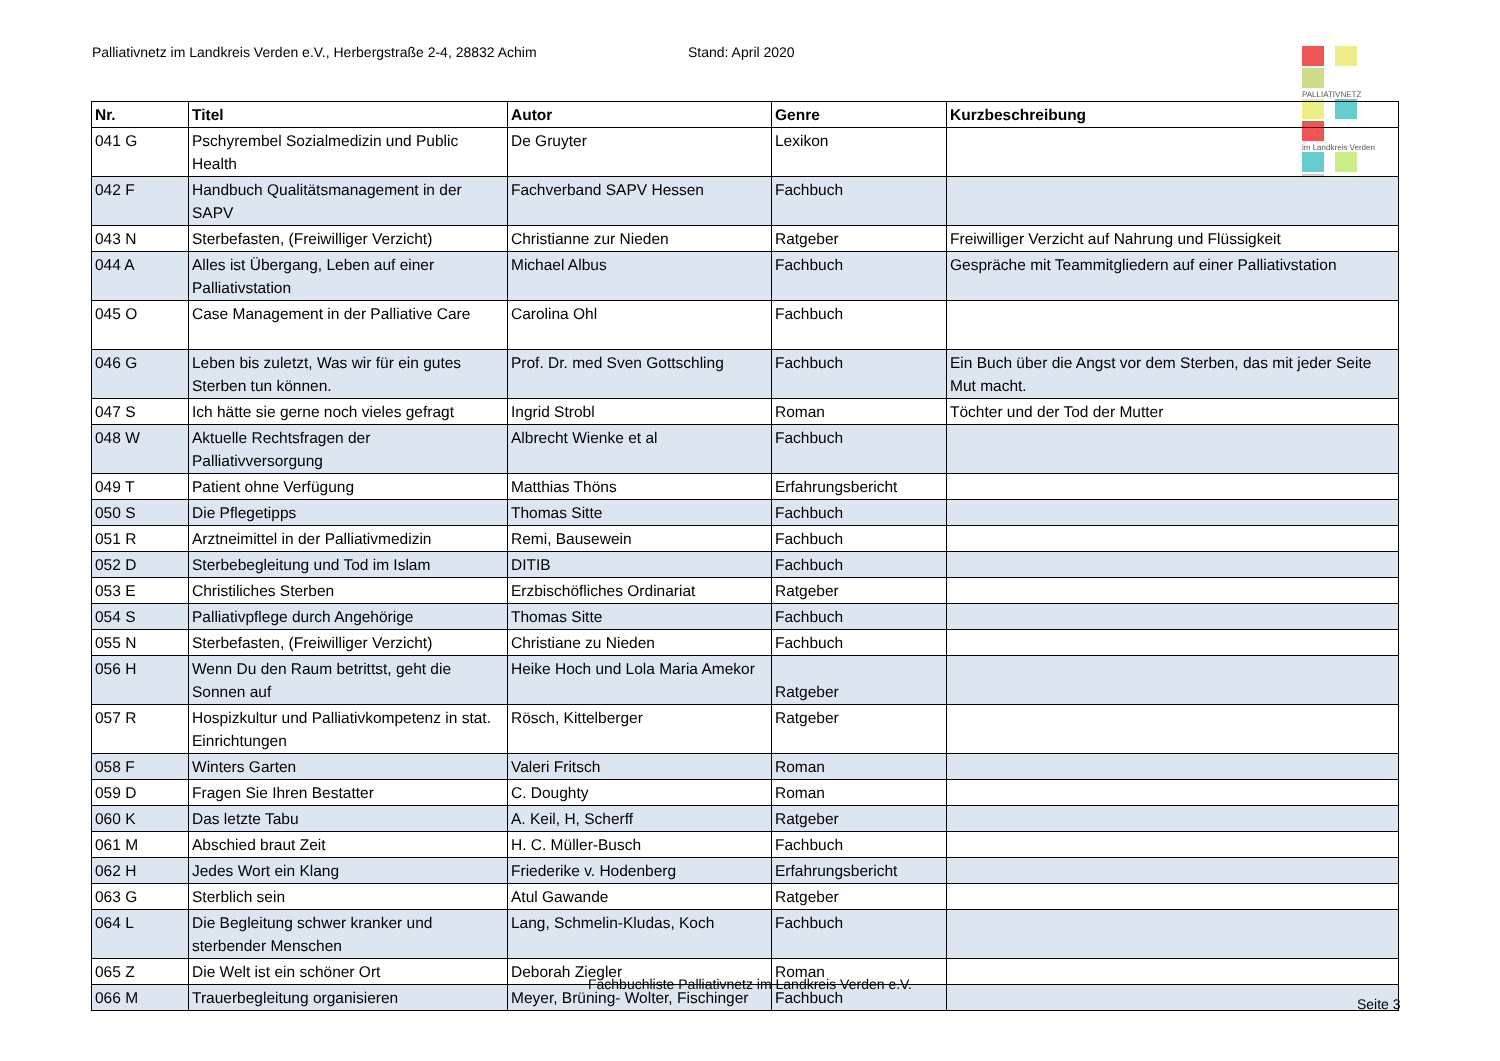Palliativnetz im Landkreis Verden e.V., Herbergstraße 2-4, 28832 Achim Stand: April 2020
PALLIATIVNETZ
im Landkreis Verden
| Nr. | Titel | Autor | Genre | Kurzbeschreibung |
| --- | --- | --- | --- | --- |
| 041 G | Pschyrembel Sozialmedizin und Public Health | De Gruyter | Lexikon | |
| 042 F | Handbuch Qualitätsmanagement in der SAPV | Fachverband SAPV Hessen | Fachbuch | |
| 043 N | Sterbefasten, (Freiwilliger Verzicht) | Christianne zur Nieden | Ratgeber | Freiwilliger Verzicht auf Nahrung und Flüssigkeit |
| 044 A | Alles ist Übergang, Leben auf einer Palliativstation | Michael Albus | Fachbuch | Gespräche mit Teammitgliedern auf einer Palliativstation |
| 045 O | Case Management in der Palliative Care | Carolina Ohl | Fachbuch | |
| 046 G | Leben bis zuletzt, Was wir für ein gutes Sterben tun können. | Prof. Dr. med Sven Gottschling | Fachbuch | Ein Buch über die Angst vor dem Sterben, das mit jeder Seite Mut macht. |
| 047 S | Ich hätte sie gerne noch vieles gefragt | Ingrid Strobl | Roman | Töchter und der Tod der Mutter |
| 048 W | Aktuelle Rechtsfragen der Palliativversorgung | Albrecht Wienke et al | Fachbuch | |
| 049 T | Patient ohne Verfügung | Matthias Thöns | Erfahrungsbericht | |
| 050 S | Die Pflegetipps | Thomas Sitte | Fachbuch | |
| 051 R | Arztneimittel in der Palliativmedizin | Remi, Bausewein | Fachbuch | |
| 052 D | Sterbebegleitung und Tod im Islam | DITIB | Fachbuch | |
| 053 E | Christiliches Sterben | Erzbischöfliches Ordinariat | Ratgeber | |
| 054 S | Palliativpflege durch Angehörige | Thomas Sitte | Fachbuch | |
| 055 N | Sterbefasten, (Freiwilliger Verzicht) | Christiane zu Nieden | Fachbuch | |
| 056 H | Wenn Du den Raum betrittst, geht die Sonnen auf | Heike Hoch und Lola Maria Amekor | Ratgeber | |
| 057 R | Hospizkultur und Palliativkompetenz in stat. Einrichtungen | Rösch, Kittelberger | Ratgeber | |
| 058 F | Winters Garten | Valeri Fritsch | Roman | |
| 059 D | Fragen Sie Ihren Bestatter | C. Doughty | Roman | |
| 060 K | Das letzte Tabu | A. Keil, H, Scherff | Ratgeber | |
| 061 M | Abschied braut Zeit | H. C. Müller-Busch | Fachbuch | |
| 062 H | Jedes Wort ein Klang | Friederike v. Hodenberg | Erfahrungsbericht | |
| 063 G | Sterblich sein | Atul Gawande | Ratgeber | |
| 064 L | Die Begleitung schwer kranker und sterbender Menschen | Lang, Schmelin-Kludas, Koch | Fachbuch | |
| 065 Z | Die Welt ist ein schöner Ort | Deborah Ziegler | Roman | |
| 066 M | Trauerbegleitung organisieren | Meyer, Brüning- Wolter, Fischinger | Fachbuch | |
Fachbuchliste Palliativnetz im Landkreis Verden e.V.
Seite 3